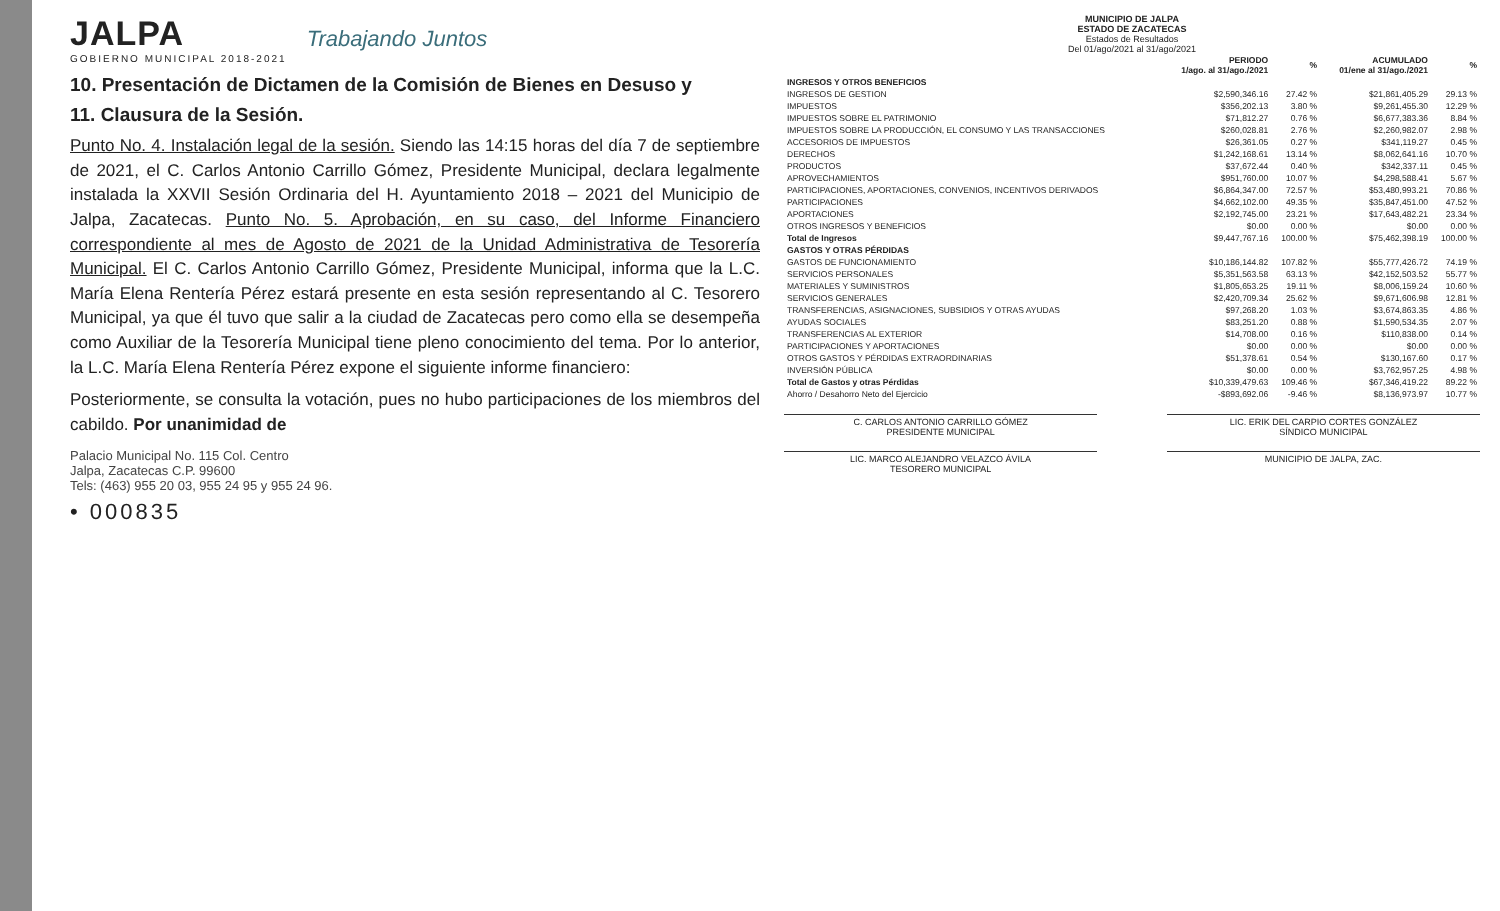JALPA
GOBIERNO MUNICIPAL 2018-2021
Trabajando Juntos
10. Presentación de Dictamen de la Comisión de Bienes en Desuso y
11. Clausura de la Sesión.
Punto No. 4. Instalación legal de la sesión. Siendo las 14:15 horas del día 7 de septiembre de 2021, el C. Carlos Antonio Carrillo Gómez, Presidente Municipal, declara legalmente instalada la XXVII Sesión Ordinaria del H. Ayuntamiento 2018 – 2021 del Municipio de Jalpa, Zacatecas. Punto No. 5. Aprobación, en su caso, del Informe Financiero correspondiente al mes de Agosto de 2021 de la Unidad Administrativa de Tesorería Municipal. El C. Carlos Antonio Carrillo Gómez, Presidente Municipal, informa que la L.C. María Elena Rentería Pérez estará presente en esta sesión representando al C. Tesorero Municipal, ya que él tuvo que salir a la ciudad de Zacatecas pero como ella se desempeña como Auxiliar de la Tesorería Municipal tiene pleno conocimiento del tema. Por lo anterior, la L.C. María Elena Rentería Pérez expone el siguiente informe financiero:
Posteriormente, se consulta la votación, pues no hubo participaciones de los miembros del cabildo. Por unanimidad de
Palacio Municipal No. 115 Col. Centro
Jalpa, Zacatecas C.P. 99600
Tels: (463) 955 20 03, 955 24 95 y 955 24 96.
• 000835
MUNICIPIO DE JALPA
ESTADO DE ZACATECAS
Estados de Resultados
Del 01/ago/2021 al 31/ago/2021
| | PERIODO 1/ago. al 31/ago./2021 | % | ACUMULADO 01/ene al 31/ago./2021 | % |
| --- | --- | --- | --- | --- |
| INGRESOS Y OTROS BENEFICIOS | | | | |
| INGRESOS DE GESTION | $2,590,346.16 | 27.42 % | $21,861,405.29 | 29.13 % |
| IMPUESTOS | $356,202.13 | 3.80 % | $9,261,455.30 | 12.29 % |
| IMPUESTOS SOBRE EL PATRIMONIO | $71,812.27 | 0.76 % | $6,677,383.36 | 8.84 % |
| IMPUESTOS SOBRE LA PRODUCCIÓN, EL CONSUMO Y LAS TRANSACCIONES | $260,028.81 | 2.76 % | $2,260,982.07 | 2.98 % |
| ACCESORIOS DE IMPUESTOS | $26,361.05 | 0.27 % | $341,119.27 | 0.45 % |
| DERECHOS | $1,242,168.61 | 13.14 % | $8,062,641.16 | 10.70 % |
| PRODUCTOS | $37,672.44 | 0.40 % | $342,337.11 | 0.45 % |
| APROVECHAMIENTOS | $951,760.00 | 10.07 % | $4,298,588.41 | 5.67 % |
| PARTICIPACIONES, APORTACIONES, CONVENIOS, INCENTIVOS DERIVADOS | $6,864,347.00 | 72.57 % | $53,480,993.21 | 70.86 % |
| PARTICIPACIONES | $4,662,102.00 | 49.35 % | $35,847,451.00 | 47.52 % |
| APORTACIONES | $2,192,745.00 | 23.21 % | $17,643,482.21 | 23.34 % |
| OTROS INGRESOS Y BENEFICIOS | $0.00 | 0.00 % | $0.00 | 0.00 % |
| Total de Ingresos | $9,447,767.16 | 100.00 % | $75,462,398.19 | 100.00 % |
| GASTOS Y OTRAS PÉRDIDAS | | | | |
| GASTOS DE FUNCIONAMIENTO | $10,186,144.82 | 107.82 % | $55,777,426.72 | 74.19 % |
| SERVICIOS PERSONALES | $5,351,563.58 | 63.13 % | $42,152,503.52 | 55.77 % |
| MATERIALES Y SUMINISTROS | $1,805,653.25 | 19.11 % | $8,006,159.24 | 10.60 % |
| SERVICIOS GENERALES | $2,420,709.34 | 25.62 % | $9,671,606.98 | 12.81 % |
| TRANSFERENCIAS, ASIGNACIONES, SUBSIDIOS Y OTRAS AYUDAS | $97,268.20 | 1.03 % | $3,674,863.35 | 4.86 % |
| AYUDAS SOCIALES | $83,251.20 | 0.88 % | $1,590,534.35 | 2.07 % |
| TRANSFERENCIAS AL EXTERIOR | $14,708.00 | 0.16 % | $110,838.00 | 0.14 % |
| PARTICIPACIONES Y APORTACIONES | $0.00 | 0.00 % | $0.00 | 0.00 % |
| OTROS GASTOS Y PÉRDIDAS EXTRAORDINARIAS | $51,378.61 | 0.54 % | $130,167.60 | 0.17 % |
| INVERSIÓN PÚBLICA | $0.00 | 0.00 % | $3,762,957.25 | 4.98 % |
| Total de Gastos y otras Pérdidas | $10,339,479.63 | 109.46 % | $67,346,419.22 | 89.22 % |
| Ahorro / Desahorro Neto del Ejercicio | -$893,692.06 | -9.46 % | $8,136,973.97 | 10.77 % |
C. CARLOS ANTONIO CARRILLO GÓMEZ
PRESIDENTE MUNICIPAL
LIC. ERIK DEL CARPIO CORTES GONZÁLEZ
SÍNDICO MUNICIPAL
LIC. MARCO ALEJANDRO VELAZCO ÁVILA
TESORERO MUNICIPAL
MUNICIPIO DE JALPA, ZAC.